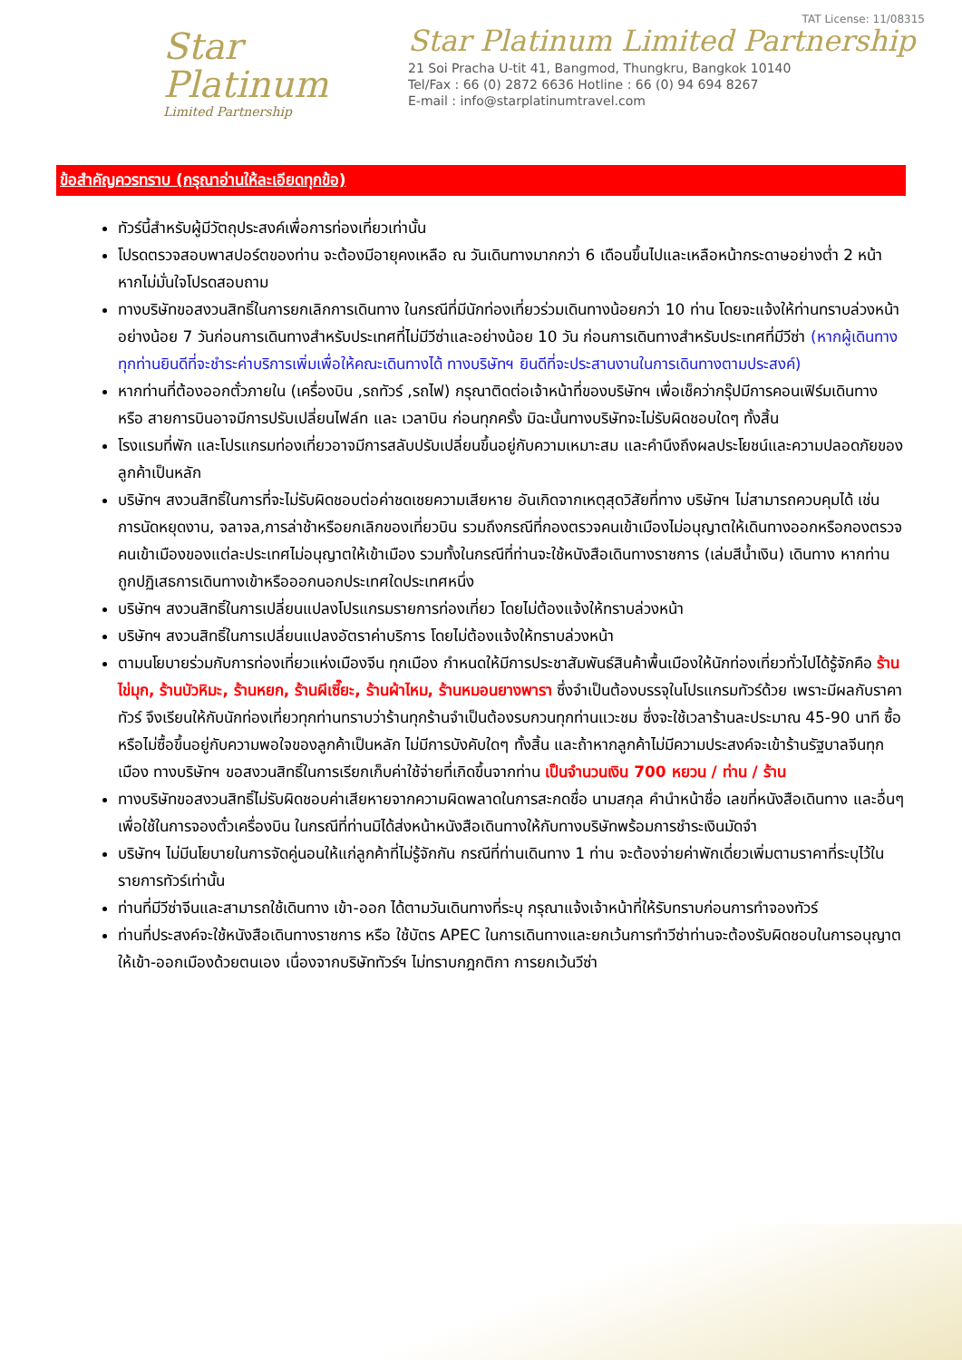Star
Platinum
Limited Partnership
TAT License: 11/08315
Star Platinum Limited Partnership
21 Soi Pracha U-tit 41, Bangmod, Thungkru, Bangkok 10140
Tel/Fax : 66 (0) 2872 6636 Hotline : 66 (0) 94 694 8267
E-mail : info@starplatinumtravel.com
ข้อสำคัญควรทราบ (กรุณาอ่านให้ละเอียดทุกข้อ)
ทัวร์นี้สำหรับผู้มีวัตถุประสงค์เพื่อการท่องเที่ยวเท่านั้น
โปรดตรวจสอบพาสปอร์ตของท่าน จะต้องมีอายุคงเหลือ ณ วันเดินทางมากกว่า 6 เดือนขึ้นไปและเหลือหน้ากระดาษอย่างต่ำ 2 หน้า หากไม่มั่นใจโปรดสอบถาม
ทางบริษัทขอสงวนสิทธิ์ในการยกเลิกการเดินทาง ในกรณีที่มีนักท่องเที่ยวร่วมเดินทางน้อยกว่า 10 ท่าน โดยจะแจ้งให้ท่านทราบล่วงหน้าอย่างน้อย 7 วันก่อนการเดินทางสำหรับประเทศที่ไม่มีวีซ่าและอย่างน้อย 10 วัน ก่อนการเดินทางสำหรับประเทศที่มีวีซ่า (หากผู้เดินทางทุกท่านยินดีที่จะชำระค่าบริการเพิ่มเพื่อให้คณะเดินทางได้ ทางบริษัทฯ ยินดีที่จะประสานงานในการเดินทางตามประสงค์)
หากท่านที่ต้องออกตั๋วภายใน (เครื่องบิน ,รถทัวร์ ,รถไฟ) กรุณาติดต่อเจ้าหน้าที่ของบริษัทฯ เพื่อเช็คว่ากรุ๊ปมีการคอนเฟิร์มเดินทาง หรือ สายการบินอาจมีการปรับเปลี่ยนไฟล์ท และ เวลาบิน ก่อนทุกครั้ง มิฉะนั้นทางบริษัทจะไม่รับผิดชอบใดๆ ทั้งสิ้น
โรงแรมที่พัก และโปรแกรมท่องเที่ยวอาจมีการสลับปรับเปลี่ยนขึ้นอยู่กับความเหมาะสม และคำนึงถึงผลประโยชน์และความปลอดภัยของลูกค้าเป็นหลัก
บริษัทฯ สงวนสิทธิ์ในการที่จะไม่รับผิดชอบต่อค่าชดเชยความเสียหาย อันเกิดจากเหตุสุดวิสัยที่ทาง บริษัทฯ ไม่สามารถควบคุมได้ เช่น การนัดหยุดงาน, จลาจล,การล่าช้าหรือยกเลิกของเที่ยวบิน รวมถึงกรณีที่กองตรวจคนเข้าเมืองไม่อนุญาตให้เดินทางออกหรือกองตรวจคนเข้าเมืองของแต่ละประเทศไม่อนุญาตให้เข้าเมือง รวมทั้งในกรณีที่ท่านจะใช้หนังสือเดินทางราชการ (เล่มสีน้ำเงิน) เดินทาง หากท่านถูกปฏิเสธการเดินทางเข้าหรือออกนอกประเทศใดประเทศหนึ่ง
บริษัทฯ สงวนสิทธิ์ในการเปลี่ยนแปลงโปรแกรมรายการท่องเที่ยว โดยไม่ต้องแจ้งให้ทราบล่วงหน้า
บริษัทฯ สงวนสิทธิ์ในการเปลี่ยนแปลงอัตราค่าบริการ โดยไม่ต้องแจ้งให้ทราบล่วงหน้า
ตามนโยบายร่วมกับการท่องเที่ยวแห่งเมืองจีน ทุกเมือง กำหนดให้มีการประชาสัมพันธ์สินค้าพื้นเมืองให้นักท่องเที่ยวทั่วไปได้รู้จักคือ ร้านไข่มุก, ร้านบัวหิมะ, ร้านหยก, ร้านผีเซี๊ยะ, ร้านผ้าไหม, ร้านหมอนยางพารา ซึ่งจำเป็นต้องบรรจุในโปรแกรมทัวร์ด้วย เพราะมีผลกับราคาทัวร์ จึงเรียนให้กับนักท่องเที่ยวทุกท่านทราบว่าร้านทุกร้านจำเป็นต้องรบกวนทุกท่านแวะชม ซึ่งจะใช้เวลาร้านละประมาณ 45-90 นาที ซื้อหรือไม่ซื้อขึ้นอยู่กับความพอใจของลูกค้าเป็นหลัก ไม่มีการบังคับใดๆ ทั้งสิ้น และถ้าหากลูกค้าไม่มีความประสงค์จะเข้าร้านรัฐบาลจีนทุกเมือง ทางบริษัทฯ ขอสงวนสิทธิ์ในการเรียกเก็บค่าใช้จ่ายที่เกิดขึ้นจากท่าน เป็นจำนวนเงิน 700 หยวน / ท่าน / ร้าน
ทางบริษัทขอสงวนสิทธิ์ไม่รับผิดชอบค่าเสียหายจากความผิดพลาดในการสะกดชื่อ นามสกุล คำนำหน้าชื่อ เลขที่หนังสือเดินทาง และอื่นๆ เพื่อใช้ในการจองตั๋วเครื่องบิน ในกรณีที่ท่านมิได้ส่งหน้าหนังสือเดินทางให้กับทางบริษัทพร้อมการชำระเงินมัดจำ
บริษัทฯ ไม่มีนโยบายในการจัดคู่นอนให้แก่ลูกค้าที่ไม่รู้จักกัน กรณีที่ท่านเดินทาง 1 ท่าน จะต้องจ่ายค่าพักเดี่ยวเพิ่มตามราคาที่ระบุไว้ในรายการทัวร์เท่านั้น
ท่านที่มีวีซ่าจีนและสามารถใช้เดินทาง เข้า-ออก ได้ตามวันเดินทางที่ระบุ กรุณาแจ้งเจ้าหน้าที่ให้รับทราบก่อนการทำจองทัวร์
ท่านที่ประสงค์จะใช้หนังสือเดินทางราชการ หรือ ใช้บัตร APEC ในการเดินทางและยกเว้นการทำวีซ่าท่านจะต้องรับผิดชอบในการอนุญาตให้เข้า-ออกเมืองด้วยตนเอง เนื่องจากบริษัททัวร์ฯ ไม่ทราบกฎกติกา การยกเว้นวีซ่า